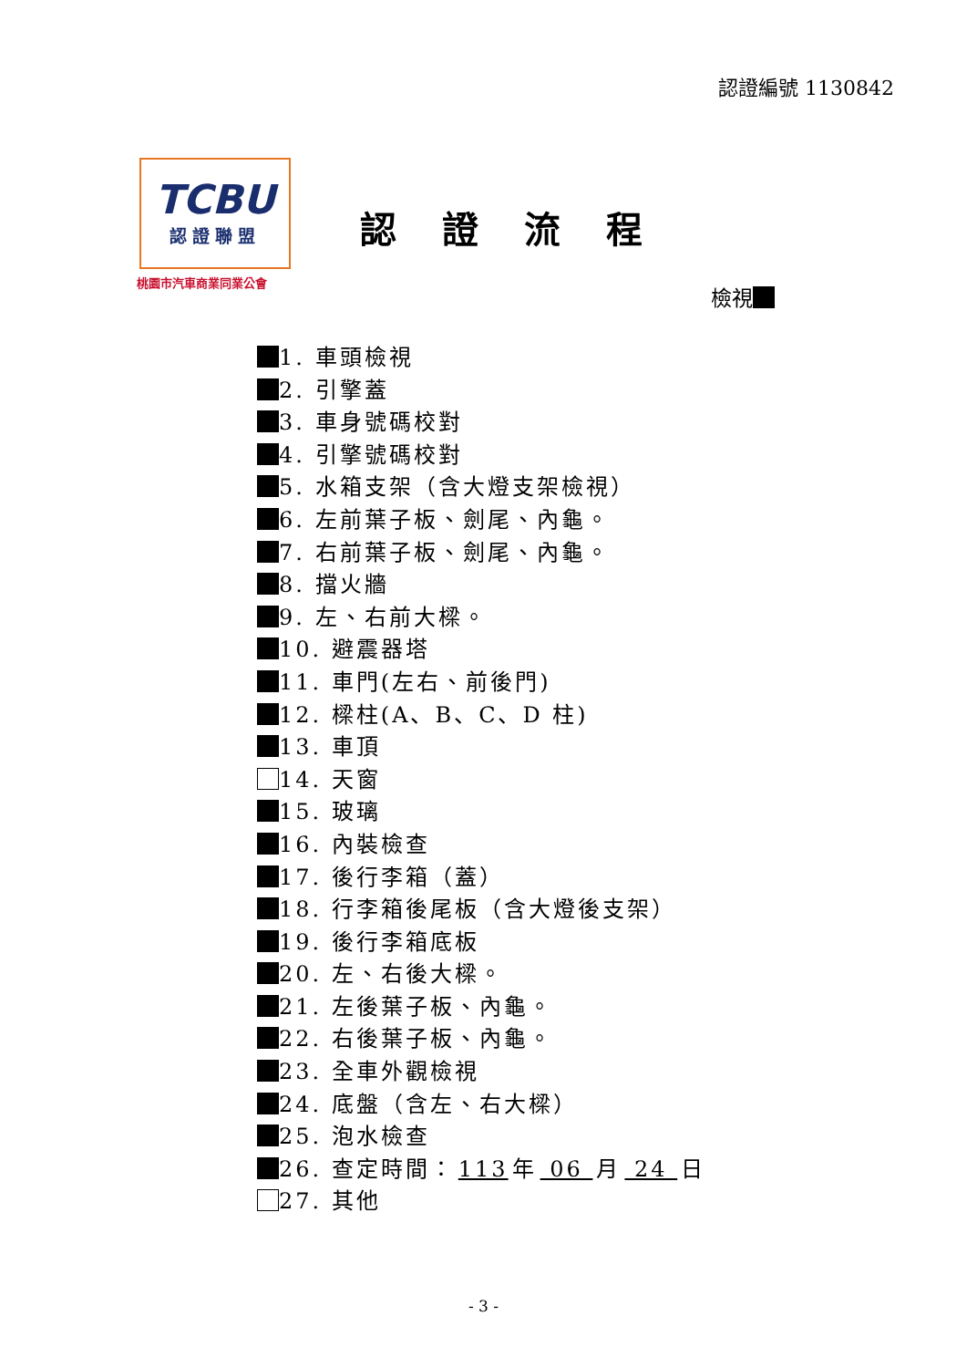認證編號 1130842
TCBU
認證聯盟
桃園市汽車商業同業公會
認證流程
檢視
1. 車頭檢視
2. 引擎蓋
3. 車身號碼校對
4. 引擎號碼校對
5. 水箱支架（含大燈支架檢視）
6. 左前葉子板、劍尾、內龜。
7. 右前葉子板、劍尾、內龜。
8. 擋火牆
9. 左、右前大樑。
10. 避震器塔
11. 車門(左右、前後門)
12. 樑柱(A、B、C、D 柱)
13. 車頂
14. 天窗
15. 玻璃
16. 內裝檢查
17. 後行李箱（蓋）
18. 行李箱後尾板（含大燈後支架）
19. 後行李箱底板
20. 左、右後大樑。
21. 左後葉子板、內龜。
22. 右後葉子板、內龜。
23. 全車外觀檢視
24. 底盤（含左、右大樑）
25. 泡水檢查
26. 查定時間： 113 年 06 月 24 日
27. 其他
- 3 -